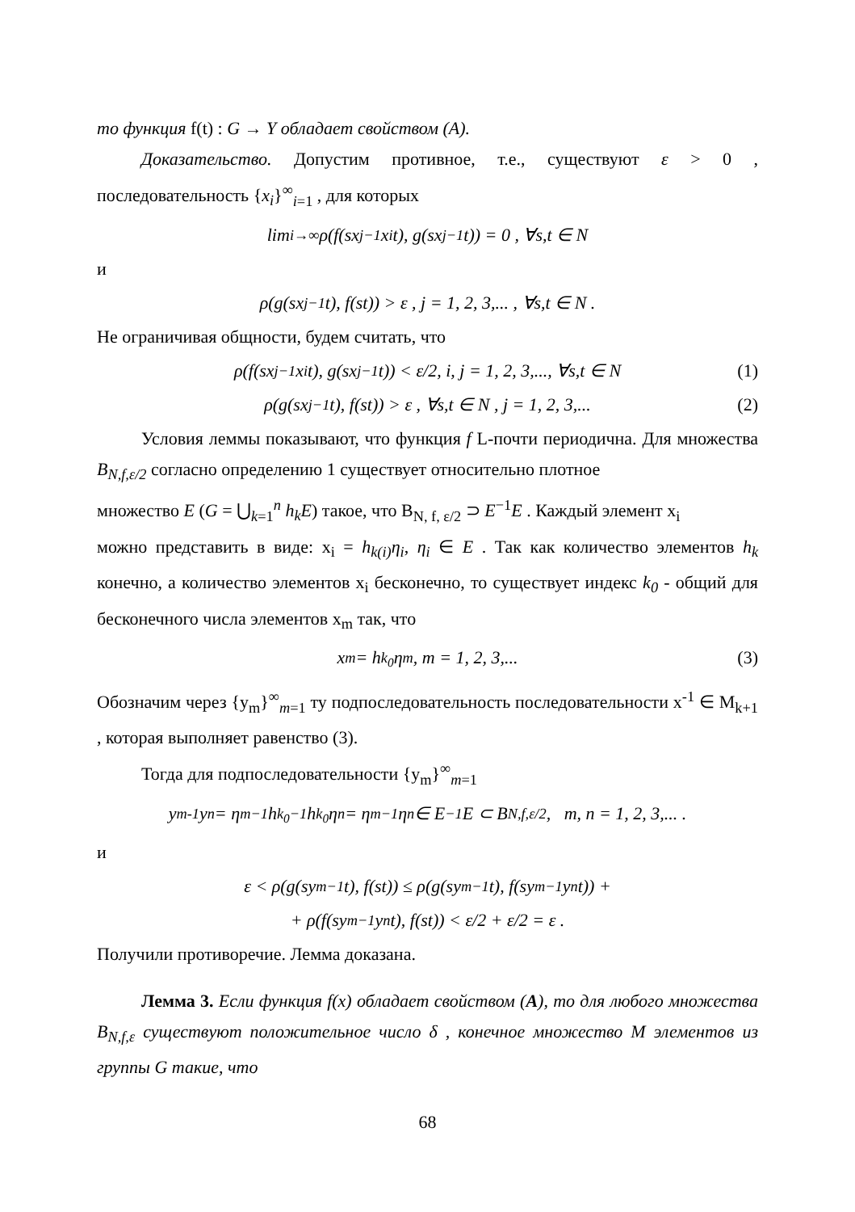то функция f(t) : G → Y обладает свойством (A).
Доказательство. Допустим противное, т.е., существуют ε > 0 , последовательность {x<sub>i</sub>}<sup>∞</sup><sub>i=1</sub> , для которых
lim<sub>i→∞</sub> ρ(f(sx<sub>j</sub><sup>−1</sup>x<sub>i</sub>t), g(sx<sub>j</sub><sup>−1</sup>t)) = 0 , ∀s,t ∈ N
и
ρ(g(sx<sub>j</sub><sup>−1</sup>t), f(st)) > ε , j = 1, 2, 3,... , ∀s,t ∈ N .
Не ограничивая общности, будем считать, что
ρ(f(sx<sub>j</sub><sup>−1</sup>x<sub>i</sub>t), g(sx<sub>j</sub><sup>−1</sup>t)) < ε/2, i, j = 1, 2, 3,..., ∀s,t ∈ N (1)
ρ(g(sx<sub>j</sub><sup>−1</sup>t), f(st)) > ε , ∀s,t ∈ N , j = 1, 2, 3,... (2)
Условия леммы показывают, что функция f L-почти периодична. Для множества B<sub>N,f,ε/2</sub> согласно определению 1 существует относительно плотное
множество E (G = ⋃<sub>k=1</sub><sup>n</sup> h<sub>k</sub>E) такое, что B<sub>N, f, ε/2</sub> ⊃ E<sup>−1</sup>E . Каждый элемент x<sub>i</sub>
можно представить в виде: x<sub>i</sub> = h<sub>k(i)</sub>η<sub>i</sub>, η<sub>i</sub> ∈ E . Так как количество элементов h<sub>k</sub> конечно, а количество элементов x<sub>i</sub> бесконечно, то существует индекс k<sub>0</sub> - общий для бесконечного числа элементов x<sub>m</sub> так, что
x<sub>m</sub> = h<sub>k<sub>0</sub></sub>η<sub>m</sub>, m = 1, 2, 3,... (3)
Обозначим через {y<sub>m</sub>}<sup>∞</sup><sub>m=1</sub> ту подпоследовательность последовательности x<sup>-1</sup> ∈ M<sub>k+1</sub> , которая выполняет равенство (3).
Тогда для подпоследовательности {y<sub>m</sub>}<sup>∞</sup><sub>m=1</sub>
y<sub>m</sub><sup>-1</sup>y<sub>n</sub> = η<sub>m</sub><sup>−1</sup>h<sub>k<sub>0</sub></sub><sup>−1</sup>h<sub>k<sub>0</sub></sub>η<sub>n</sub> = η<sub>m</sub><sup>−1</sup>η<sub>n</sub> ∈ E<sup>−1</sup>E ⊂ B<sub>N,f,ε/2</sub>, m, n = 1, 2, 3,... .
и
ε < ρ(g(sy<sub>m</sub><sup>−1</sup>t), f(st)) ≤ ρ(g(sy<sub>m</sub><sup>−1</sup>t), f(sy<sub>m</sub><sup>−1</sup>y<sub>n</sub>t)) +
+ ρ(f(sy<sub>m</sub><sup>−1</sup>y<sub>n</sub>t), f(st)) < ε/2 + ε/2 = ε .
Получили противоречие. Лемма доказана.
Лемма 3. Если функция f(x) обладает свойством (A), то для любого множества B<sub>N,f,ε</sub> существуют положительное число δ , конечное множество M элементов из группы G такие, что
68